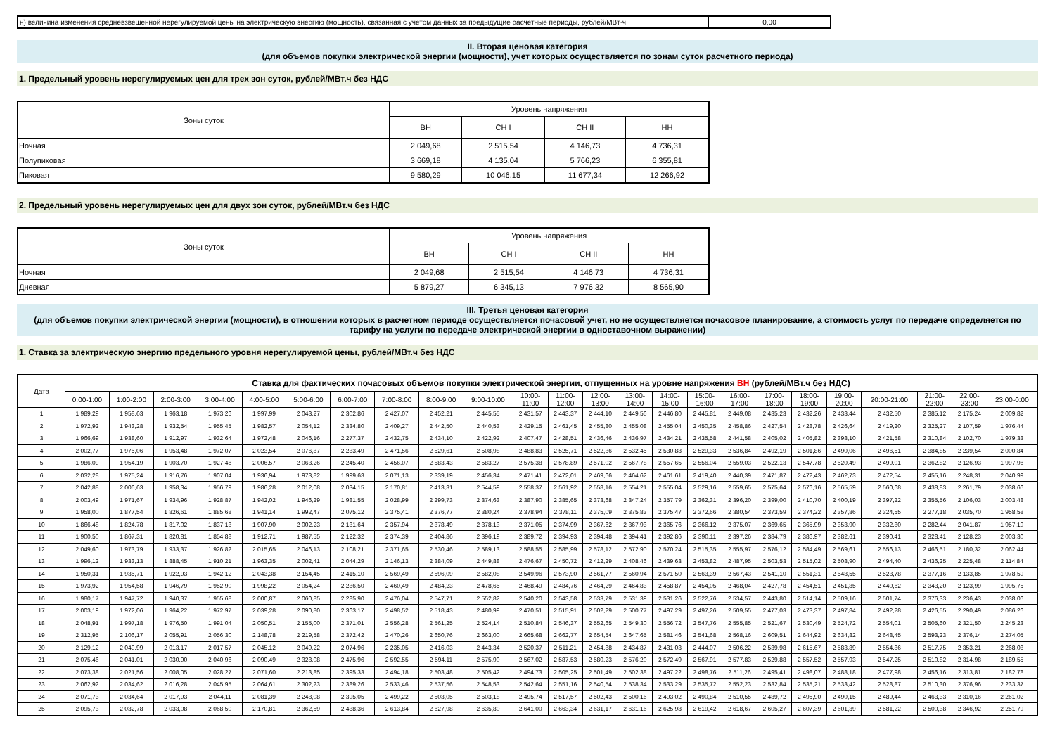| н) величина изменения средневзвешенной нерегулируемой цены на электрическую энергию (мощность), связанная с учетом данных за предыдущие расчетные периоды, рублей/МВт·ч | 0,00 |
II. Вторая ценовая категория
(для объемов покупки электрической энергии (мощности), учет которых осуществляется по зонам суток расчетного периода)
1. Предельный уровень нерегулируемых цен для трех зон суток, рублей/МВт.ч без НДС
| Зоны суток | Уровень напряжения | | | |
| | ВН | СН I | СН II | НН |
| Ночная | 2 049,68 | 2 515,54 | 4 146,73 | 4 736,31 |
| Полупиковая | 3 669,18 | 4 135,04 | 5 766,23 | 6 355,81 |
| Пиковая | 9 580,29 | 10 046,15 | 11 677,34 | 12 266,92 |
2. Предельный уровень нерегулируемых цен для двух зон суток, рублей/МВт.ч без НДС
| Зоны суток | Уровень напряжения | | | |
| | ВН | СН I | СН II | НН |
| Ночная | 2 049,68 | 2 515,54 | 4 146,73 | 4 736,31 |
| Дневная | 5 879,27 | 6 345,13 | 7 976,32 | 8 565,90 |
III. Третья ценовая категория
(для объемов покупки электрической энергии (мощности), в отношении которых в расчетном периоде осуществляется почасовой учет, но не осуществляется почасовое планирование, а стоимость услуг по передаче определяется по тарифу на услуги по передаче электрической энергии в одноставочном выражении)
1. Ставка за электрическую энергию предельного уровня нерегулируемой цены, рублей/МВт.ч без НДС
| Дата | Ставка для фактических почасовых объемов покупки электрической энергии, отпущенных на уровне напряжения ВН (рублей/МВт.ч без НДС) | | | | | | | | | | | | | | | | | | | | | | | |
| | 0:00-1:00 | 1:00-2:00 | 2:00-3:00 | 3:00-4:00 | 4:00-5:00 | 5:00-6:00 | 6:00-7:00 | 7:00-8:00 | 8:00-9:00 | 9:00-10:00 | 10:00- 11:00 | 11:00- 12:00 | 12:00- 13:00 | 13:00- 14:00 | 14:00- 15:00 | 15:00- 16:00 | 16:00- 17:00 | 17:00- 18:00 | 18:00- 19:00 | 19:00- 20:00 | 20:00-21:00 | 21:00- 22:00 | 22:00- 23:00 | 23:00-0:00 |
| 1 | 1 989,29 | 1 958,63 | 1 963,18 | 1 973,26 | 1 997,99 | 2 043,27 | 2 302,86 | 2 427,07 | 2 452,21 | 2 445,55 | 2 431,57 | 2 443,37 | 2 444,10 | 2 449,56 | 2 446,80 | 2 445,81 | 2 449,08 | 2 435,23 | 2 432,26 | 2 433,44 | 2 432,50 | 2 385,12 | 2 175,24 | 2 009,82 |
| 2 | 1 972,92 | 1 943,28 | 1 932,54 | 1 955,45 | 1 982,57 | 2 054,12 | 2 334,80 | 2 409,27 | 2 442,50 | 2 440,53 | 2 429,15 | 2 461,45 | 2 455,80 | 2 455,08 | 2 455,04 | 2 450,35 | 2 458,86 | 2 427,54 | 2 428,78 | 2 426,64 | 2 419,20 | 2 325,27 | 2 107,59 | 1 976,44 |
| 3 | 1 966,69 | 1 938,60 | 1 912,97 | 1 932,64 | 1 972,48 | 2 046,16 | 2 277,37 | 2 432,75 | 2 434,10 | 2 422,92 | 2 407,47 | 2 428,51 | 2 436,46 | 2 436,97 | 2 434,21 | 2 435,58 | 2 441,58 | 2 405,02 | 2 405,82 | 2 398,10 | 2 421,58 | 2 310,84 | 2 102,70 | 1 979,33 |
| 4 | 2 002,77 | 1 975,06 | 1 953,48 | 1 972,07 | 2 023,54 | 2 076,87 | 2 283,49 | 2 471,56 | 2 529,61 | 2 508,98 | 2 488,83 | 2 525,71 | 2 522,36 | 2 532,45 | 2 530,88 | 2 529,33 | 2 536,84 | 2 492,19 | 2 501,86 | 2 490,06 | 2 496,51 | 2 384,85 | 2 239,54 | 2 000,84 |
| 5 | 1 986,09 | 1 954,19 | 1 903,70 | 1 927,46 | 2 006,57 | 2 063,26 | 2 245,40 | 2 456,07 | 2 583,43 | 2 583,27 | 2 575,38 | 2 578,89 | 2 571,02 | 2 567,78 | 2 557,65 | 2 556,04 | 2 559,03 | 2 522,13 | 2 547,78 | 2 520,49 | 2 499,01 | 2 362,82 | 2 126,93 | 1 997,96 |
| 6 | 2 032,28 | 1 975,24 | 1 916,76 | 1 907,04 | 1 936,94 | 1 973,82 | 1 999,63 | 2 071,13 | 2 339,19 | 2 456,34 | 2 471,41 | 2 472,01 | 2 469,66 | 2 464,62 | 2 461,61 | 2 419,40 | 2 440,39 | 2 471,87 | 2 472,43 | 2 462,73 | 2 472,54 | 2 455,16 | 2 248,31 | 2 040,99 |
| 7 | 2 042,88 | 2 006,63 | 1 958,34 | 1 956,79 | 1 986,28 | 2 012,08 | 2 034,15 | 2 170,81 | 2 413,31 | 2 544,59 | 2 558,37 | 2 561,92 | 2 558,16 | 2 554,21 | 2 555,04 | 2 529,16 | 2 559,65 | 2 575,64 | 2 576,16 | 2 565,59 | 2 560,68 | 2 438,83 | 2 261,79 | 2 038,66 |
| 8 | 2 003,49 | 1 971,67 | 1 934,96 | 1 928,87 | 1 942,02 | 1 946,29 | 1 981,55 | 2 028,99 | 2 299,73 | 2 374,63 | 2 387,90 | 2 385,65 | 2 373,68 | 2 347,24 | 2 357,79 | 2 362,31 | 2 396,20 | 2 399,00 | 2 410,70 | 2 400,19 | 2 397,22 | 2 355,56 | 2 106,03 | 2 003,48 |
| 9 | 1 958,00 | 1 877,54 | 1 826,61 | 1 885,68 | 1 941,14 | 1 992,47 | 2 075,12 | 2 375,41 | 2 376,77 | 2 380,24 | 2 378,94 | 2 378,11 | 2 375,09 | 2 375,83 | 2 375,47 | 2 372,66 | 2 380,54 | 2 373,59 | 2 374,22 | 2 357,86 | 2 324,55 | 2 277,18 | 2 035,70 | 1 958,58 |
| 10 | 1 866,48 | 1 824,78 | 1 817,02 | 1 837,13 | 1 907,90 | 2 002,23 | 2 131,64 | 2 357,94 | 2 378,49 | 2 378,13 | 2 371,05 | 2 374,99 | 2 367,62 | 2 367,93 | 2 365,76 | 2 366,12 | 2 375,07 | 2 369,65 | 2 365,99 | 2 353,90 | 2 332,80 | 2 282,44 | 2 041,87 | 1 957,19 |
| 11 | 1 900,50 | 1 867,31 | 1 820,81 | 1 854,88 | 1 912,71 | 1 987,55 | 2 122,32 | 2 374,39 | 2 404,86 | 2 396,19 | 2 389,72 | 2 394,93 | 2 394,48 | 2 394,41 | 2 392,86 | 2 390,11 | 2 397,26 | 2 384,79 | 2 386,97 | 2 382,61 | 2 390,41 | 2 328,41 | 2 128,23 | 2 003,30 |
| 12 | 2 049,60 | 1 973,79 | 1 933,37 | 1 926,82 | 2 015,65 | 2 046,13 | 2 108,21 | 2 371,65 | 2 530,46 | 2 589,13 | 2 588,55 | 2 585,99 | 2 578,12 | 2 572,90 | 2 570,24 | 2 515,35 | 2 555,97 | 2 576,12 | 2 584,49 | 2 569,61 | 2 556,13 | 2 466,51 | 2 180,32 | 2 062,44 |
| 13 | 1 996,12 | 1 933,13 | 1 888,45 | 1 910,21 | 1 963,35 | 2 002,41 | 2 044,29 | 2 146,13 | 2 384,09 | 2 449,88 | 2 476,67 | 2 450,72 | 2 412,29 | 2 408,46 | 2 439,63 | 2 453,82 | 2 487,95 | 2 503,53 | 2 515,02 | 2 508,90 | 2 494,40 | 2 436,25 | 2 225,48 | 2 114,84 |
| 14 | 1 950,31 | 1 935,71 | 1 922,93 | 1 942,12 | 2 043,38 | 2 154,45 | 2 415,10 | 2 569,49 | 2 596,09 | 2 582,08 | 2 549,96 | 2 573,90 | 2 561,77 | 2 560,94 | 2 571,50 | 2 563,39 | 2 567,43 | 2 541,10 | 2 551,31 | 2 548,55 | 2 523,78 | 2 377,16 | 2 133,85 | 1 978,59 |
| 15 | 1 973,92 | 1 954,58 | 1 946,79 | 1 952,90 | 1 998,22 | 2 054,24 | 2 286,50 | 2 460,49 | 2 484,23 | 2 478,65 | 2 468,49 | 2 484,76 | 2 464,29 | 2 464,83 | 2 458,87 | 2 454,05 | 2 468,04 | 2 427,78 | 2 454,51 | 2 451,85 | 2 440,62 | 2 343,20 | 2 123,99 | 1 995,75 |
| 16 | 1 980,17 | 1 947,72 | 1 940,37 | 1 955,68 | 2 000,87 | 2 060,85 | 2 285,90 | 2 476,04 | 2 547,71 | 2 552,82 | 2 540,20 | 2 543,58 | 2 533,79 | 2 531,39 | 2 531,26 | 2 522,76 | 2 534,57 | 2 443,80 | 2 514,14 | 2 509,16 | 2 501,74 | 2 376,33 | 2 236,43 | 2 038,06 |
| 17 | 2 003,19 | 1 972,06 | 1 964,22 | 1 972,97 | 2 039,28 | 2 090,80 | 2 363,17 | 2 498,52 | 2 518,43 | 2 480,99 | 2 470,51 | 2 515,91 | 2 502,29 | 2 500,77 | 2 497,29 | 2 497,26 | 2 509,55 | 2 477,03 | 2 473,37 | 2 497,84 | 2 492,28 | 2 426,55 | 2 290,49 | 2 086,26 |
| 18 | 2 048,91 | 1 997,18 | 1 976,50 | 1 991,04 | 2 050,51 | 2 155,00 | 2 371,01 | 2 556,28 | 2 561,25 | 2 524,14 | 2 510,84 | 2 546,37 | 2 552,65 | 2 549,30 | 2 556,72 | 2 547,76 | 2 555,85 | 2 521,67 | 2 530,49 | 2 524,72 | 2 554,01 | 2 505,60 | 2 321,50 | 2 245,23 |
| 19 | 2 312,95 | 2 106,17 | 2 055,91 | 2 056,30 | 2 148,78 | 2 219,58 | 2 372,42 | 2 470,26 | 2 650,76 | 2 663,00 | 2 665,68 | 2 662,77 | 2 654,54 | 2 647,65 | 2 581,46 | 2 541,68 | 2 568,16 | 2 609,51 | 2 644,92 | 2 634,82 | 2 648,45 | 2 593,23 | 2 376,14 | 2 274,05 |
| 20 | 2 129,12 | 2 049,99 | 2 013,17 | 2 017,57 | 2 045,12 | 2 049,22 | 2 074,96 | 2 235,05 | 2 416,03 | 2 443,34 | 2 520,37 | 2 511,21 | 2 454,88 | 2 434,87 | 2 431,03 | 2 444,07 | 2 506,22 | 2 539,98 | 2 615,67 | 2 583,89 | 2 554,86 | 2 517,75 | 2 353,21 | 2 268,08 |
| 21 | 2 075,46 | 2 041,01 | 2 030,90 | 2 040,96 | 2 090,49 | 2 328,08 | 2 475,96 | 2 592,55 | 2 594,11 | 2 575,90 | 2 567,02 | 2 587,53 | 2 580,23 | 2 576,20 | 2 572,49 | 2 567,91 | 2 577,83 | 2 529,88 | 2 557,52 | 2 557,93 | 2 547,25 | 2 510,82 | 2 314,98 | 2 189,55 |
| 22 | 2 073,38 | 2 021,56 | 2 008,05 | 2 028,27 | 2 071,60 | 2 213,85 | 2 395,33 | 2 494,18 | 2 503,48 | 2 505,42 | 2 494,73 | 2 505,25 | 2 501,49 | 2 502,38 | 2 497,22 | 2 498,76 | 2 511,26 | 2 495,41 | 2 498,07 | 2 488,18 | 2 477,98 | 2 456,16 | 2 313,81 | 2 182,78 |
| 23 | 2 062,92 | 2 034,62 | 2 016,28 | 2 045,95 | 2 064,61 | 2 302,23 | 2 389,26 | 2 533,46 | 2 537,56 | 2 548,53 | 2 542,64 | 2 551,16 | 2 540,54 | 2 538,34 | 2 533,29 | 2 535,72 | 2 552,23 | 2 532,84 | 2 535,21 | 2 533,42 | 2 528,87 | 2 510,30 | 2 376,96 | 2 233,37 |
| 24 | 2 071,73 | 2 034,64 | 2 017,93 | 2 044,11 | 2 081,39 | 2 248,08 | 2 395,05 | 2 499,22 | 2 503,05 | 2 503,18 | 2 495,74 | 2 517,57 | 2 502,43 | 2 500,16 | 2 493,02 | 2 490,84 | 2 510,55 | 2 489,72 | 2 495,90 | 2 490,15 | 2 489,44 | 2 463,33 | 2 310,16 | 2 261,02 |
| 25 | 2 095,73 | 2 032,78 | 2 033,08 | 2 068,50 | 2 170,81 | 2 362,59 | 2 438,36 | 2 613,84 | 2 627,98 | 2 635,80 | 2 641,00 | 2 663,34 | 2 631,17 | 2 631,16 | 2 625,98 | 2 619,42 | 2 618,67 | 2 605,27 | 2 607,39 | 2 601,39 | 2 581,22 | 2 500,38 | 2 346,92 | 2 251,79 |